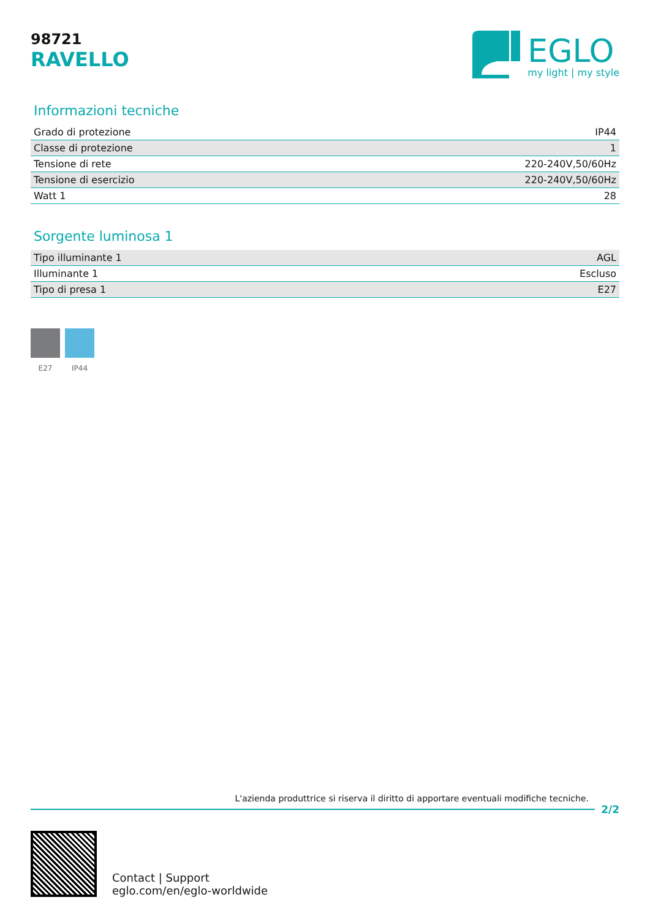98721
RAVELLO
EGLO
my light | my style
Informazioni tecniche
| Grado di protezione | IP44 |
| Classe di protezione | 1 |
| Tensione di rete | 220-240V,50/60Hz |
| Tensione di esercizio | 220-240V,50/60Hz |
| Watt 1 | 28 |
Sorgente luminosa 1
| Tipo illuminante 1 | AGL |
| Illuminante 1 | Escluso |
| Tipo di presa 1 | E27 |
E27 IP44
L'azienda produttrice si riserva il diritto di apportare eventuali modifiche tecniche.
2/2
Contact | Support
eglo.com/en/eglo-worldwide